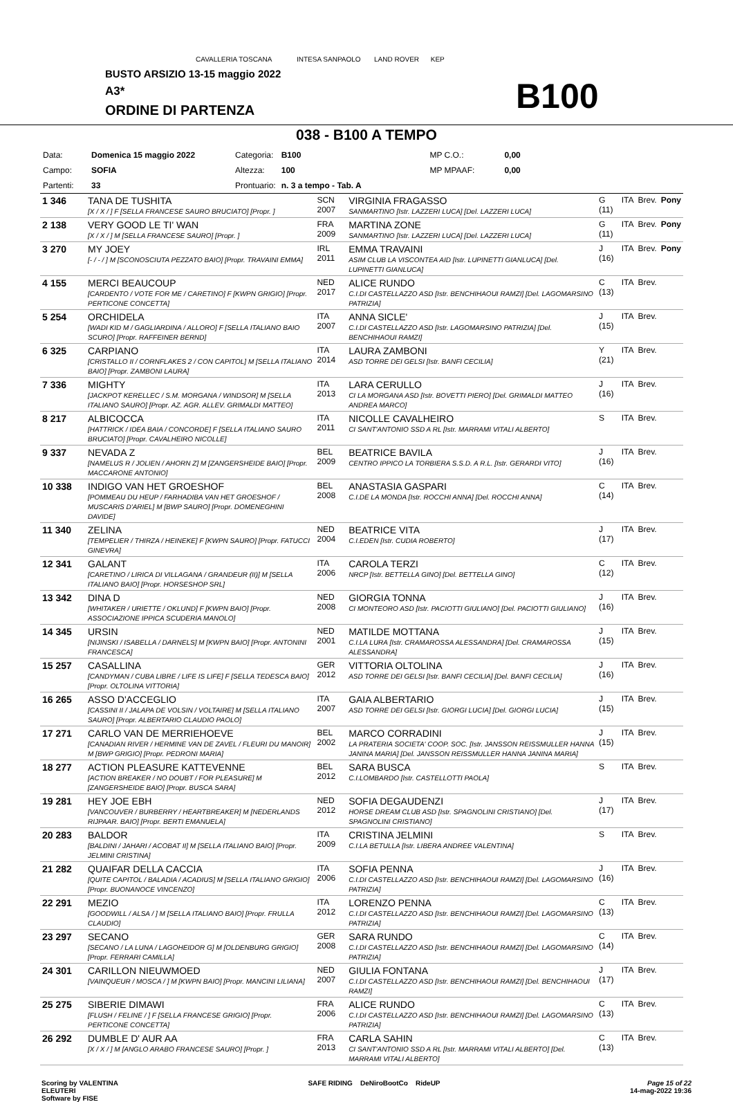CAVALLERIA TOSCANA INTESA SANPAOLO LAND ROVER KEP
BUSTO ARSIZIO 13-15 maggio 2022
A3*
ORDINE DI PARTENZA B100
038 - B100 A TEMPO
| Data: | Domenica 15 maggio 2022 | Categoria: | B100 | | MP C.O.: | 0,00 |
| Campo: | SOFIA | Altezza: | 100 | | MP MPAAF: | 0,00 |
| Partenti: | 33 | Prontuario: | n. 3 a tempo - Tab. A | | | |
| 1 346 | TANA DE TUSHITA [X / X / ] F [SELLA FRANCESE SAURO BRUCIATO] [Propr. ] | SCN 2007 | VIRGINIA FRAGASSO SANMARTINO [Istr. LAZZERI LUCA] [Del. LAZZERI LUCA] | G (11) | ITA | Brev. | Pony |
| 2 138 | VERY GOOD LE TI' WAN [X / X / ] M [SELLA FRANCESE SAURO] [Propr. ] | FRA 2009 | MARTINA ZONE SANMARTINO [Istr. LAZZERI LUCA] [Del. LAZZERI LUCA] | G (11) | ITA | Brev. | Pony |
| 3 270 | MY JOEY [- / - / ] M [SCONOSCIUTA PEZZATO BAIO] [Propr. TRAVAINI EMMA] | IRL 2011 | EMMA TRAVAINI ASIM CLUB LA VISCONTEA AID [Istr. LUPINETTI GIANLUCA] [Del. LUPINETTI GIANLUCA] | J (16) | ITA | Brev. | Pony |
| 4 155 | MERCI BEAUCOUP [CARDENTO / VOTE FOR ME / CARETINO] F [KWPN GRIGIO] [Propr. PERTICONE CONCETTA] | NED 2017 | ALICE RUNDO C.I.DI CASTELLAZZO ASD [Istr. BENCHIHAOUI RAMZI] [Del. LAGOMARSINO PATRIZIA] | C (13) | ITA | Brev. | |
| 5 254 | ORCHIDELA [WADI KID M / GAGLIARDINA / ALLORO] F [SELLA ITALIANO BAIO SCURO] [Propr. RAFFEINER BERND] | ITA 2007 | ANNA SICLE' C.I.DI CASTELLAZZO ASD [Istr. LAGOMARSINO PATRIZIA] [Del. BENCHIHAOUI RAMZI] | J (15) | ITA | Brev. | |
| 6 325 | CARPIANO [CRISTALLO II / CORNFLAKES 2 / CON CAPITOL] M [SELLA ITALIANO BAIO] [Propr. ZAMBONI LAURA] | ITA 2014 | LAURA ZAMBONI ASD TORRE DEI GELSI [Istr. BANFI CECILIA] | Y (21) | ITA | Brev. | |
| 7 336 | MIGHTY [JACKPOT KERELLEC / S.M. MORGANA / WINDSOR] M [SELLA ITALIANO SAURO] [Propr. AZ. AGR. ALLEV. GRIMALDI MATTEO] | ITA 2013 | LARA CERULLO CI LA MORGANA ASD [Istr. BOVETTI PIERO] [Del. GRIMALDI MATTEO ANDREA MARCO] | J (16) | ITA | Brev. | |
| 8 217 | ALBICOCCA [HATTRICK / IDEA BAIA / CONCORDE] F [SELLA ITALIANO SAURO BRUCIATO] [Propr. CAVALHEIRO NICOLLE] | ITA 2011 | NICOLLE CAVALHEIRO CI SANT'ANTONIO SSD A RL [Istr. MARRAMI VITALI ALBERTO] | S | ITA | Brev. | |
| 9 337 | NEVADA Z [NAMELUS R / JOLIEN / AHORN Z] M [ZANGERSHEIDE BAIO] [Propr. MACCARONE ANTONIO] | BEL 2009 | BEATRICE BAVILA CENTRO IPPICO LA TORBIERA S.S.D. A R.L. [Istr. GERARDI VITO] | J (16) | ITA | Brev. | |
| 10 338 | INDIGO VAN HET GROESHOF [POMMEAU DU HEUP / FARHADIBA VAN HET GROESHOF / MUSCARIS D'ARIEL] M [BWP SAURO] [Propr. DOMENEGHINI DAVIDE] | BEL 2008 | ANASTASIA GASPARI C.I.DE LA MONDA [Istr. ROCCHI ANNA] [Del. ROCCHI ANNA] | C (14) | ITA | Brev. | |
| 11 340 | ZELINA [TEMPELIER / THIRZA / HEINEKE] F [KWPN SAURO] [Propr. FATUCCI GINEVRA] | NED 2004 | BEATRICE VITA C.I.EDEN [Istr. CUDIA ROBERTO] | J (17) | ITA | Brev. | |
| 12 341 | GALANT [CARETINO / LIRICA DI VILLAGANA / GRANDEUR (II)] M [SELLA ITALIANO BAIO] [Propr. HORSESHOP SRL] | ITA 2006 | CAROLA TERZI NRCP [Istr. BETTELLA GINO] [Del. BETTELLA GINO] | C (12) | ITA | Brev. | |
| 13 342 | DINA D [WHITAKER / URIETTE / OKLUND] F [KWPN BAIO] [Propr. ASSOCIAZIONE IPPICA SCUDERIA MANOLO] | NED 2008 | GIORGIA TONNA CI MONTEORO ASD [Istr. PACIOTTI GIULIANO] [Del. PACIOTTI GIULIANO] | J (16) | ITA | Brev. | |
| 14 345 | URSIN [NIJINSKI / ISABELLA / DARNELS] M [KWPN BAIO] [Propr. ANTONINI FRANCESCA] | NED 2001 | MATILDE MOTTANA C.I.LA LURA [Istr. CRAMAROSSA ALESSANDRA] [Del. CRAMAROSSA ALESSANDRA] | J (15) | ITA | Brev. | |
| 15 257 | CASALLINA [CANDYMAN / CUBA LIBRE / LIFE IS LIFE] F [SELLA TEDESCA BAIO] [Propr. OLTOLINA VITTORIA] | GER 2012 | VITTORIA OLTOLINA ASD TORRE DEI GELSI [Istr. BANFI CECILIA] [Del. BANFI CECILIA] | J (16) | ITA | Brev. | |
| 16 265 | ASSO D'ACCEGLIO [CASSINI II / JALAPA DE VOLSIN / VOLTAIRE] M [SELLA ITALIANO SAURO] [Propr. ALBERTARIO CLAUDIO PAOLO] | ITA 2007 | GAIA ALBERTARIO ASD TORRE DEI GELSI [Istr. GIORGI LUCIA] [Del. GIORGI LUCIA] | J (15) | ITA | Brev. | |
| 17 271 | CARLO VAN DE MERRIEHOEVE [CANADIAN RIVER / HERMINE VAN DE ZAVEL / FLEURI DU MANOIR] M [BWP GRIGIO] [Propr. PEDRONI MARIA] | BEL 2002 | MARCO CORRADINI LA PRATERIA SOCIETA' COOP. SOC. [Istr. JANSSON REISSMULLER HANNA JANINA MARIA] [Del. JANSSON REISSMULLER HANNA JANINA MARIA] | J (15) | ITA | Brev. | |
| 18 277 | ACTION PLEASURE KATTEVENNE [ACTION BREAKER / NO DOUBT / FOR PLEASURE] M [ZANGERSHEIDE BAIO] [Propr. BUSCA SARA] | BEL 2012 | SARA BUSCA C.I.LOMBARDO [Istr. CASTELLOTTI PAOLA] | S | ITA | Brev. | |
| 19 281 | HEY JOE EBH [VANCOUVER / BURBERRY / HEARTBREAKER] M [NEDERLANDS RIJPAAR. BAIO] [Propr. BERTI EMANUELA] | NED 2012 | SOFIA DEGAUDENZI HORSE DREAM CLUB ASD [Istr. SPAGNOLINI CRISTIANO] [Del. SPAGNOLINI CRISTIANO] | J (17) | ITA | Brev. | |
| 20 283 | BALDOR [BALDINI / JAHARI / ACOBAT II] M [SELLA ITALIANO BAIO] [Propr. JELMINI CRISTINA] | ITA 2009 | CRISTINA JELMINI C.I.LA BETULLA [Istr. LIBERA ANDREE VALENTINA] | S | ITA | Brev. | |
| 21 282 | QUAIFAR DELLA CACCIA [QUITE CAPITOL / BALADIA / ACADIUS] M [SELLA ITALIANO GRIGIO] [Propr. BUONANOCE VINCENZO] | ITA 2006 | SOFIA PENNA C.I.DI CASTELLAZZO ASD [Istr. BENCHIHAOUI RAMZI] [Del. LAGOMARSINO PATRIZIA] | J (16) | ITA | Brev. | |
| 22 291 | MEZIO [GOODWILL / ALSA / ] M [SELLA ITALIANO BAIO] [Propr. FRULLA CLAUDIO] | ITA 2012 | LORENZO PENNA C.I.DI CASTELLAZZO ASD [Istr. BENCHIHAOUI RAMZI] [Del. LAGOMARSINO PATRIZIA] | C (13) | ITA | Brev. | |
| 23 297 | SECANO [SECANO / LA LUNA / LAGOHEIDOR G] M [OLDENBURG GRIGIO] [Propr. FERRARI CAMILLA] | GER 2008 | SARA RUNDO C.I.DI CASTELLAZZO ASD [Istr. BENCHIHAOUI RAMZI] [Del. LAGOMARSINO PATRIZIA] | C (14) | ITA | Brev. | |
| 24 301 | CARILLON NIEUWMOED [VAINQUEUR / MOSCA / ] M [KWPN BAIO] [Propr. MANCINI LILIANA] | NED 2007 | GIULIA FONTANA C.I.DI CASTELLAZZO ASD [Istr. BENCHIHAOUI RAMZI] [Del. BENCHIHAOUI RAMZI] | J (17) | ITA | Brev. | |
| 25 275 | SIBERIE DIMAWI [FLUSH / FELINE / ] F [SELLA FRANCESE GRIGIO] [Propr. PERTICONE CONCETTA] | FRA 2006 | ALICE RUNDO C.I.DI CASTELLAZZO ASD [Istr. BENCHIHAOUI RAMZI] [Del. LAGOMARSINO PATRIZIA] | C (13) | ITA | Brev. | |
| 26 292 | DUMBLE D' AUR AA [X / X / ] M [ANGLO ARABO FRANCESE SAURO] [Propr. ] | FRA 2013 | CARLA SAHIN CI SANT'ANTONIO SSD A RL [Istr. MARRAMI VITALI ALBERTO] [Del. MARRAMI VITALI ALBERTO] | C (13) | ITA | Brev. | |
Scoring by VALENTINA
ELEUTERI
Software by FISE
SAFE RIDING DeNiroBootCo RideUP
Page 15 of 22
14-mag-2022 19:36